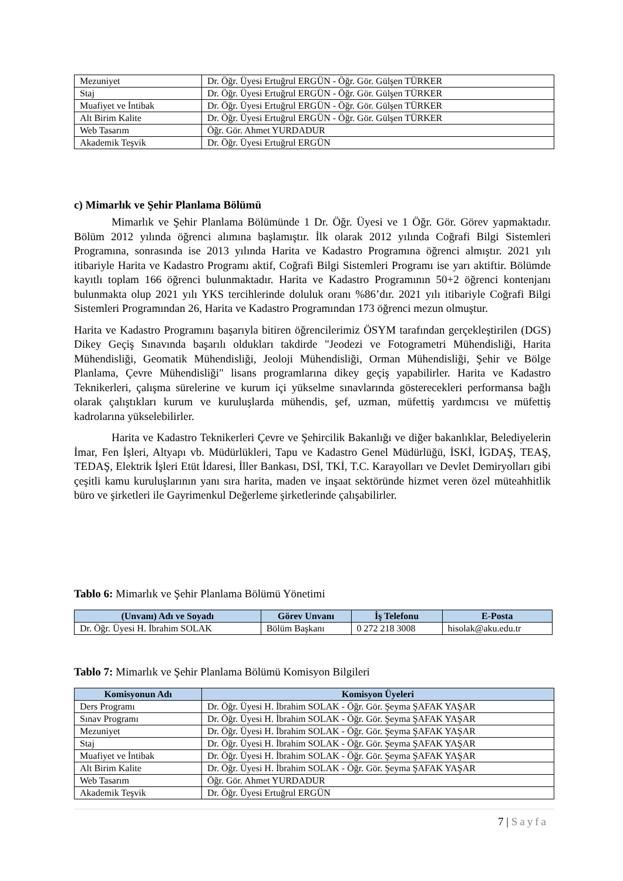| Mezuniyet | Dr. Öğr. Üyesi Ertuğrul ERGÜN - Öğr. Gör. Gülşen TÜRKER |
| Staj | Dr. Öğr. Üyesi Ertuğrul ERGÜN - Öğr. Gör. Gülşen TÜRKER |
| Muafiyet ve İntibak | Dr. Öğr. Üyesi Ertuğrul ERGÜN - Öğr. Gör. Gülşen TÜRKER |
| Alt Birim Kalite | Dr. Öğr. Üyesi Ertuğrul ERGÜN - Öğr. Gör. Gülşen TÜRKER |
| Web Tasarım | Öğr. Gör. Ahmet YURDADUR |
| Akademik Teşvik | Dr. Öğr. Üyesi Ertuğrul ERGÜN |
c) Mimarlık ve Şehir Planlama Bölümü
Mimarlık ve Şehir Planlama Bölümünde 1 Dr. Öğr. Üyesi ve 1 Öğr. Gör. Görev yapmaktadır. Bölüm 2012 yılında öğrenci alımına başlamıştır. İlk olarak 2012 yılında Coğrafi Bilgi Sistemleri Programına, sonrasında ise 2013 yılında Harita ve Kadastro Programına öğrenci almıştır. 2021 yılı itibariyle Harita ve Kadastro Programı aktif, Coğrafi Bilgi Sistemleri Programı ise yarı aktiftir. Bölümde kayıtlı toplam 166 öğrenci bulunmaktadır. Harita ve Kadastro Programının 50+2 öğrenci kontenjanı bulunmakta olup 2021 yılı YKS tercihlerinde doluluk oranı %86’dır. 2021 yılı itibariyle Coğrafi Bilgi Sistemleri Programından 26, Harita ve Kadastro Programından 173 öğrenci mezun olmuştur.
Harita ve Kadastro Programını başarıyla bitiren öğrencilerimiz ÖSYM tarafından gerçekleştirilen (DGS) Dikey Geçiş Sınavında başarılı oldukları takdirde "Jeodezi ve Fotogrametri Mühendisliği, Harita Mühendisliği, Geomatik Mühendisliği, Jeoloji Mühendisliği, Orman Mühendisliği, Şehir ve Bölge Planlama, Çevre Mühendisliği" lisans programlarına dikey geçiş yapabilirler. Harita ve Kadastro Teknikerleri, çalışma sürelerine ve kurum içi yükselme sınavlarında gösterecekleri performansa bağlı olarak çalıştıkları kurum ve kuruluşlarda mühendis, şef, uzman, müfettiş yardımcısı ve müfettiş kadrolarına yükselebilirler.
Harita ve Kadastro Teknikerleri Çevre ve Şehircilik Bakanlığı ve diğer bakanlıklar, Belediyelerin İmar, Fen İşleri, Altyapı vb. Müdürlükleri, Tapu ve Kadastro Genel Müdürlüğü, İSKİ, İGDAŞ, TEAŞ, TEDAŞ, Elektrik İşleri Etüt İdaresi, İller Bankası, DSİ, TKİ, T.C. Karayolları ve Devlet Demiryolları gibi çeşitli kamu kuruluşlarının yanı sıra harita, maden ve inşaat sektöründe hizmet veren özel müteahhitlik büro ve şirketleri ile Gayrimenkul Değerleme şirketlerinde çalışabilirler.
Tablo 6: Mimarlık ve Şehir Planlama Bölümü Yönetimi
| (Unvanı) Adı ve Soyadı | Görev Unvanı | İş Telefonu | E-Posta |
| --- | --- | --- | --- |
| Dr. Öğr. Üyesi H. İbrahim SOLAK | Bölüm Başkanı | 0 272 218 3008 | hisolak@aku.edu.tr |
Tablo 7: Mimarlık ve Şehir Planlama Bölümü Komisyon Bilgileri
| Komisyonun Adı | Komisyon Üyeleri |
| --- | --- |
| Ders Programı | Dr. Öğr. Üyesi H. İbrahim SOLAK - Öğr. Gör. Şeyma ŞAFAK YAŞAR |
| Sınav Programı | Dr. Öğr. Üyesi H. İbrahim SOLAK - Öğr. Gör. Şeyma ŞAFAK YAŞAR |
| Mezuniyet | Dr. Öğr. Üyesi H. İbrahim SOLAK - Öğr. Gör. Şeyma ŞAFAK YAŞAR |
| Staj | Dr. Öğr. Üyesi H. İbrahim SOLAK - Öğr. Gör. Şeyma ŞAFAK YAŞAR |
| Muafiyet ve İntibak | Dr. Öğr. Üyesi H. İbrahim SOLAK - Öğr. Gör. Şeyma ŞAFAK YAŞAR |
| Alt Birim Kalite | Dr. Öğr. Üyesi H. İbrahim SOLAK - Öğr. Gör. Şeyma ŞAFAK YAŞAR |
| Web Tasarım | Öğr. Gör. Ahmet YURDADUR |
| Akademik Teşvik | Dr. Öğr. Üyesi Ertuğrul ERGÜN |
7 | Sayfa